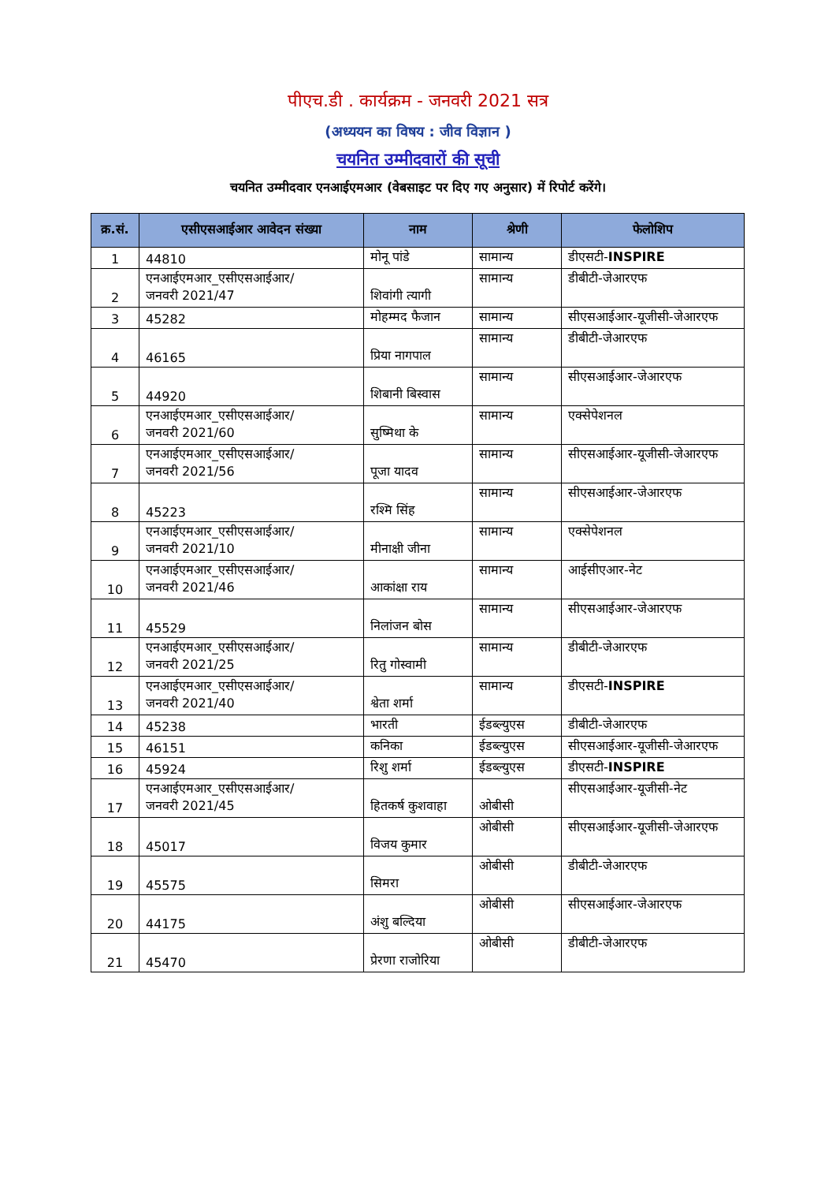पीएच.डी . कार्यक्रम - जनवरी 2021 सत्र
(अध्ययन का विषय : जीव विज्ञान )
चयनित उम्मीदवारों की सूची
चयनित उम्मीदवार एनआईएमआर (वेबसाइट पर दिए गए अनुसार) में रिपोर्ट करेंगे।
| क्र.सं. | एसीएसआईआर आवेदन संख्या | नाम | श्रेणी | फेलोशिप |
| --- | --- | --- | --- | --- |
| 1 | 44810 | मोनू पांडे | सामान्य | डीएसटी- INSPIRE |
| 2 | एनआईएमआर_एसीएसआईआर/ जनवरी 2021/47 | शिवांगी त्यागी | सामान्य | डीबीटी-जेआरएफ |
| 3 | 45282 | मोहम्मद फैजान | सामान्य | सीएसआईआर-यूजीसी-जेआरएफ |
| 4 | 46165 | प्रिया नागपाल | सामान्य | डीबीटी-जेआरएफ |
| 5 | 44920 | शिबानी बिस्वास | सामान्य | सीएसआईआर-जेआरएफ |
| 6 | एनआईएमआर_एसीएसआईआर/ जनवरी 2021/60 | सुष्मिथा के | सामान्य | एक्सेपेशनल |
| 7 | एनआईएमआर_एसीएसआईआर/ जनवरी 2021/56 | पूजा यादव | सामान्य | सीएसआईआर-यूजीसी-जेआरएफ |
| 8 | 45223 | रश्मि सिंह | सामान्य | सीएसआईआर-जेआरएफ |
| 9 | एनआईएमआर_एसीएसआईआर/ जनवरी 2021/10 | मीनाक्षी जीना | सामान्य | एक्सेपेशनल |
| 10 | एनआईएमआर_एसीएसआईआर/ जनवरी 2021/46 | आकांक्षा राय | सामान्य | आईसीएआर-नेट |
| 11 | 45529 | निलांजन बोस | सामान्य | सीएसआईआर-जेआरएफ |
| 12 | एनआईएमआर_एसीएसआईआर/ जनवरी 2021/25 | रितु गोस्वामी | सामान्य | डीबीटी-जेआरएफ |
| 13 | एनआईएमआर_एसीएसआईआर/ जनवरी 2021/40 | श्वेता शर्मा | सामान्य | डीएसटी- INSPIRE |
| 14 | 45238 | भारती | ईडब्ल्युएस | डीबीटी-जेआरएफ |
| 15 | 46151 | कनिका | ईडब्ल्युएस | सीएसआईआर-यूजीसी-जेआरएफ |
| 16 | 45924 | रिशु शर्मा | ईडब्ल्युएस | डीएसटी- INSPIRE |
| 17 | एनआईएमआर_एसीएसआईआर/ जनवरी 2021/45 | हितकर्ष कुशवाहा | ओबीसी | सीएसआईआर-यूजीसी-नेट |
| 18 | 45017 | विजय कुमार | ओबीसी | सीएसआईआर-यूजीसी-जेआरएफ |
| 19 | 45575 | सिमरा | ओबीसी | डीबीटी-जेआरएफ |
| 20 | 44175 | अंशु बल्दिया | ओबीसी | सीएसआईआर-जेआरएफ |
| 21 | 45470 | प्रेरणा राजोरिया | ओबीसी | डीबीटी-जेआरएफ |